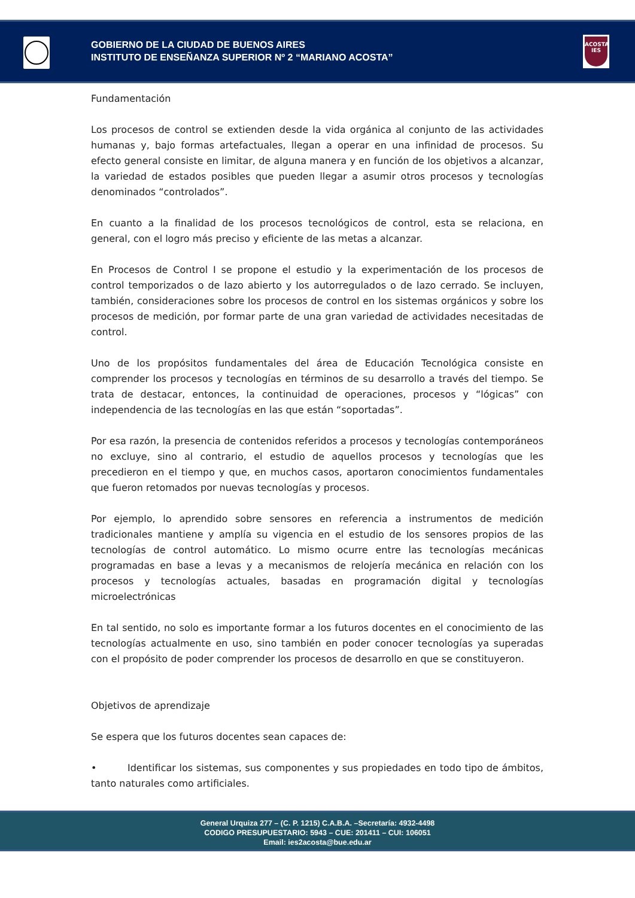GOBIERNO DE LA CIUDAD DE BUENOS AIRES
INSTITUTO DE ENSEÑANZA SUPERIOR Nº 2 “MARIANO ACOSTA”
ACOSTA
IES
Fundamentación
Los procesos de control se extienden desde la vida orgánica al conjunto de las actividades humanas y, bajo formas artefactuales, llegan a operar en una infinidad de procesos. Su efecto general consiste en limitar, de alguna manera y en función de los objetivos a alcanzar, la variedad de estados posibles que pueden llegar a asumir otros procesos y tecnologías denominados “controlados”.
En cuanto a la finalidad de los procesos tecnológicos de control, esta se relaciona, en general, con el logro más preciso y eficiente de las metas a alcanzar.
En Procesos de Control I se propone el estudio y la experimentación de los procesos de control temporizados o de lazo abierto y los autorregulados o de lazo cerrado. Se incluyen, también, consideraciones sobre los procesos de control en los sistemas orgánicos y sobre los procesos de medición, por formar parte de una gran variedad de actividades necesitadas de control.
Uno de los propósitos fundamentales del área de Educación Tecnológica consiste en comprender los procesos y tecnologías en términos de su desarrollo a través del tiempo. Se trata de destacar, entonces, la continuidad de operaciones, procesos y “lógicas” con independencia de las tecnologías en las que están “soportadas”.
Por esa razón, la presencia de contenidos referidos a procesos y tecnologías contemporáneos no excluye, sino al contrario, el estudio de aquellos procesos y tecnologías que les precedieron en el tiempo y que, en muchos casos, aportaron conocimientos fundamentales que fueron retomados por nuevas tecnologías y procesos.
Por ejemplo, lo aprendido sobre sensores en referencia a instrumentos de medición tradicionales mantiene y amplía su vigencia en el estudio de los sensores propios de las tecnologías de control automático. Lo mismo ocurre entre las tecnologías mecánicas programadas en base a levas y a mecanismos de relojería mecánica en relación con los procesos y tecnologías actuales, basadas en programación digital y tecnologías microelectrónicas
En tal sentido, no solo es importante formar a los futuros docentes en el conocimiento de las tecnologías actualmente en uso, sino también en poder conocer tecnologías ya superadas con el propósito de poder comprender los procesos de desarrollo en que se constituyeron.
Objetivos de aprendizaje
Se espera que los futuros docentes sean capaces de:
• Identificar los sistemas, sus componentes y sus propiedades en todo tipo de ámbitos, tanto naturales como artificiales.
General Urquiza 277 – (C. P. 1215) C.A.B.A. –Secretaría: 4932-4498
CODIGO PRESUPUESTARIO: 5943 – CUE: 201411 – CUI: 106051
Email: ies2acosta@bue.edu.ar